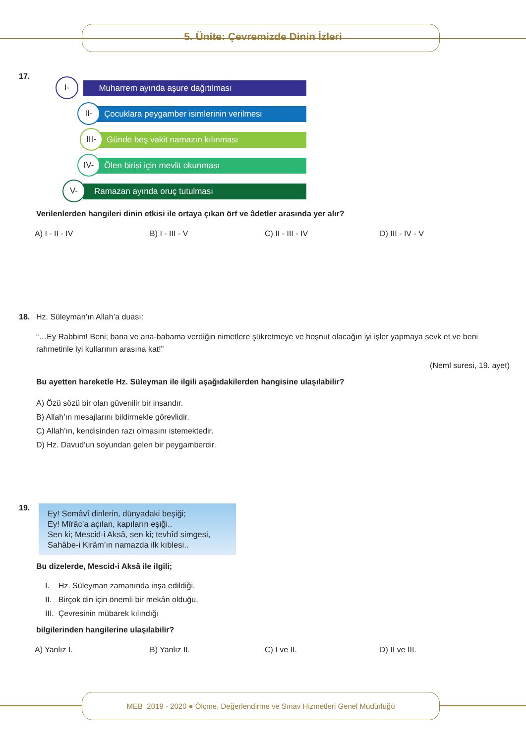5. Ünite: Çevremizde Dinin İzleri
17.
I- Muharrem ayında aşure dağıtılması
II- Çocuklara peygamber isimlerinin verilmesi
III- Günde beş vakit namazın kılınması
IV- Ölen birisi için mevlit okunması
V- Ramazan ayında oruç tutulması
Verilenlerden hangileri dinin etkisi ile ortaya çıkan örf ve âdetler arasında yer alır?
A) I - II - IV B) I - III - V C) II - III - IV D) III - IV - V
18.
Hz. Süleyman’ın Allah’a duası:
“…Ey Rabbim! Beni; bana ve ana-babama verdiğin nimetlere şükretmeye ve hoşnut olacağın iyi işler yapmaya sevk et ve beni rahmetinle iyi kullarının arasına kat!”
(Neml suresi, 19. ayet)
Bu ayetten hareketle Hz. Süleyman ile ilgili aşağıdakilerden hangisine ulaşılabilir?
A) Özü sözü bir olan güvenilir bir insandır.
B) Allah’ın mesajlarını bildirmekle görevlidir.
C) Allah’ın, kendisinden razı olmasını istemektedir.
D) Hz. Davud’un soyundan gelen bir peygamberdir.
19.
Ey! Semâvî dinlerin, dünyadaki beşiği;
Ey! Mîrâc’a açılan, kapıların eşiği..
Sen ki; Mescid-i Aksâ, sen ki; tevhîd simgesi,
Sahâbe-i Kirâm’ın namazda ilk kıblesi..
Bu dizelerde, Mescid-i Aksâ ile ilgili;
I. Hz. Süleyman zamanında inşa edildiği,
II. Birçok din için önemli bir mekân olduğu,
III. Çevresinin mübarek kılındığı
bilgilerinden hangilerine ulaşılabilir?
A) Yanlız I. B) Yanlız II. C) I ve II. D) II ve III.
MEB 2019 - 2020 ● Ölçme, Değerlendirme ve Sınav Hizmetleri Genel Müdürlüğü